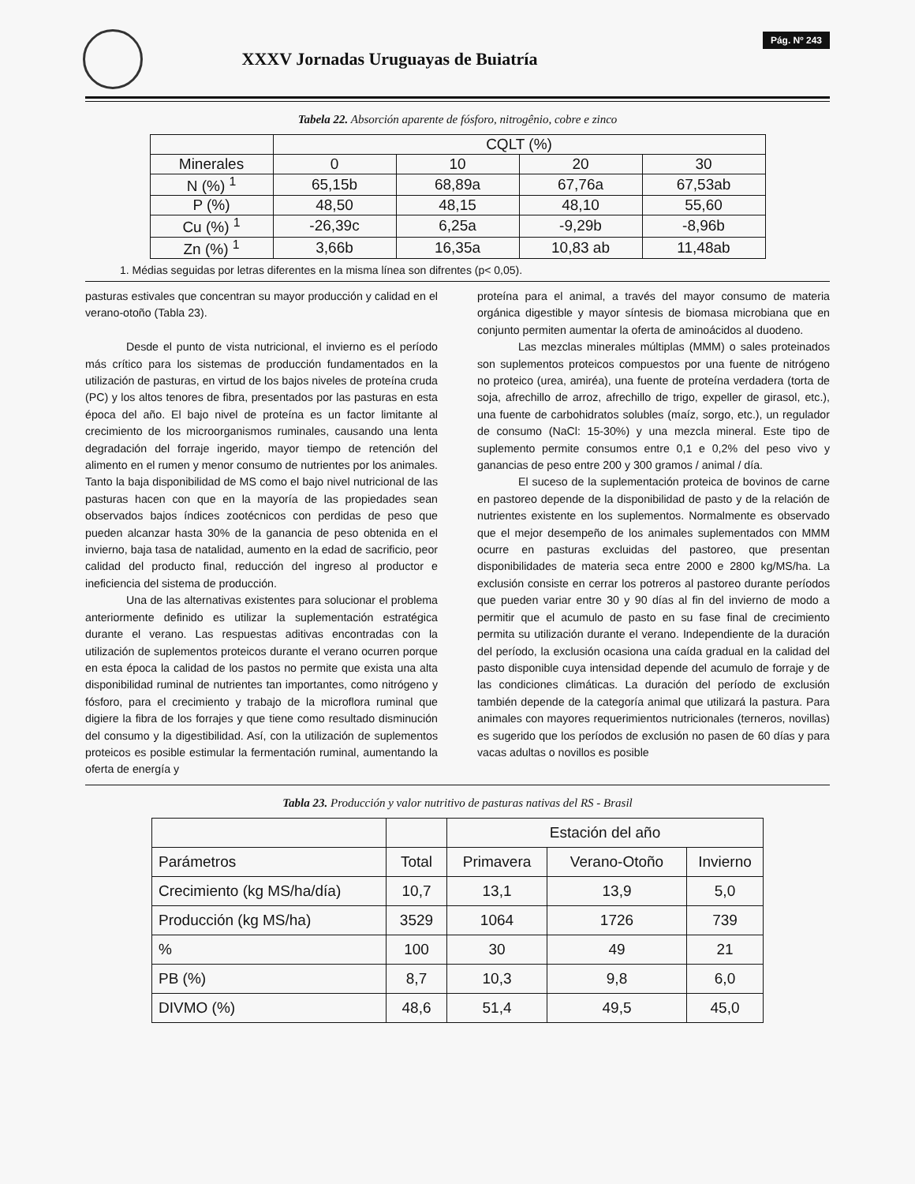XXXV Jornadas Uruguayas de Buiatría
Pág. Nº 243
Tabela 22. Absorción aparente de fósforo, nitrogênio, cobre e zinco
| | CQLT (%) | | | |
| --- | --- | --- | --- | --- |
| Minerales | 0 | 10 | 20 | 30 |
| N (%) <sup>1</sup> | 65,15b | 68,89a | 67,76a | 67,53ab |
| P (%) | 48,50 | 48,15 | 48,10 | 55,60 |
| Cu (%) <sup>1</sup> | -26,39c | 6,25a | -9,29b | -8,96b |
| Zn (%) <sup>1</sup> | 3,66b | 16,35a | 10,83 ab | 11,48ab |
1. Médias seguidas por letras diferentes en la misma línea son difrentes (p< 0,05).
pasturas estivales que concentran su mayor producción y calidad en el verano-otoño (Tabla 23).
Desde el punto de vista nutricional, el invierno es el período más crítico para los sistemas de producción fundamentados en la utilización de pasturas, en virtud de los bajos niveles de proteína cruda (PC) y los altos tenores de fibra, presentados por las pasturas en esta época del año. El bajo nivel de proteína es un factor limitante al crecimiento de los microorganismos ruminales, causando una lenta degradación del forraje ingerido, mayor tiempo de retención del alimento en el rumen y menor consumo de nutrientes por los animales. Tanto la baja disponibilidad de MS como el bajo nivel nutricional de las pasturas hacen con que en la mayoría de las propiedades sean observados bajos índices zootécnicos con perdidas de peso que pueden alcanzar hasta 30% de la ganancia de peso obtenida en el invierno, baja tasa de natalidad, aumento en la edad de sacrificio, peor calidad del producto final, reducción del ingreso al productor e ineficiencia del sistema de producción.
Una de las alternativas existentes para solucionar el problema anteriormente definido es utilizar la suplementación estratégica durante el verano. Las respuestas aditivas encontradas con la utilización de suplementos proteicos durante el verano ocurren porque en esta época la calidad de los pastos no permite que exista una alta disponibilidad ruminal de nutrientes tan importantes, como nitrógeno y fósforo, para el crecimiento y trabajo de la microflora ruminal que digiere la fibra de los forrajes y que tiene como resultado disminución del consumo y la digestibilidad. Así, con la utilización de suplementos proteicos es posible estimular la fermentación ruminal, aumentando la oferta de energía y
proteína para el animal, a través del mayor consumo de materia orgánica digestible y mayor síntesis de biomasa microbiana que en conjunto permiten aumentar la oferta de aminoácidos al duodeno.
Las mezclas minerales múltiplas (MMM) o sales proteinados son suplementos proteicos compuestos por una fuente de nitrógeno no proteico (urea, amiréa), una fuente de proteína verdadera (torta de soja, afrechillo de arroz, afrechillo de trigo, expeller de girasol, etc.), una fuente de carbohidratos solubles (maíz, sorgo, etc.), un regulador de consumo (NaCl: 15-30%) y una mezcla mineral. Este tipo de suplemento permite consumos entre 0,1 e 0,2% del peso vivo y ganancias de peso entre 200 y 300 gramos / animal / día.
El suceso de la suplementación proteica de bovinos de carne en pastoreo depende de la disponibilidad de pasto y de la relación de nutrientes existente en los suplementos. Normalmente es observado que el mejor desempeño de los animales suplementados con MMM ocurre en pasturas excluidas del pastoreo, que presentan disponibilidades de materia seca entre 2000 e 2800 kg/MS/ha. La exclusión consiste en cerrar los potreros al pastoreo durante períodos que pueden variar entre 30 y 90 días al fin del invierno de modo a permitir que el acumulo de pasto en su fase final de crecimiento permita su utilización durante el verano. Independiente de la duración del período, la exclusión ocasiona una caída gradual en la calidad del pasto disponible cuya intensidad depende del acumulo de forraje y de las condiciones climáticas. La duración del período de exclusión también depende de la categoría animal que utilizará la pastura. Para animales con mayores requerimientos nutricionales (terneros, novillas) es sugerido que los períodos de exclusión no pasen de 60 días y para vacas adultas o novillos es posible
Tabla 23. Producción y valor nutritivo de pasturas nativas del RS - Brasil
| | | Estación del año | | |
| --- | --- | --- | --- | --- |
| Parámetros | Total | Primavera | Verano-Otoño | Invierno |
| Crecimiento (kg MS/ha/día) | 10,7 | 13,1 | 13,9 | 5,0 |
| Producción (kg MS/ha) | 3529 | 1064 | 1726 | 739 |
| % | 100 | 30 | 49 | 21 |
| PB (%) | 8,7 | 10,3 | 9,8 | 6,0 |
| DIVMO (%) | 48,6 | 51,4 | 49,5 | 45,0 |